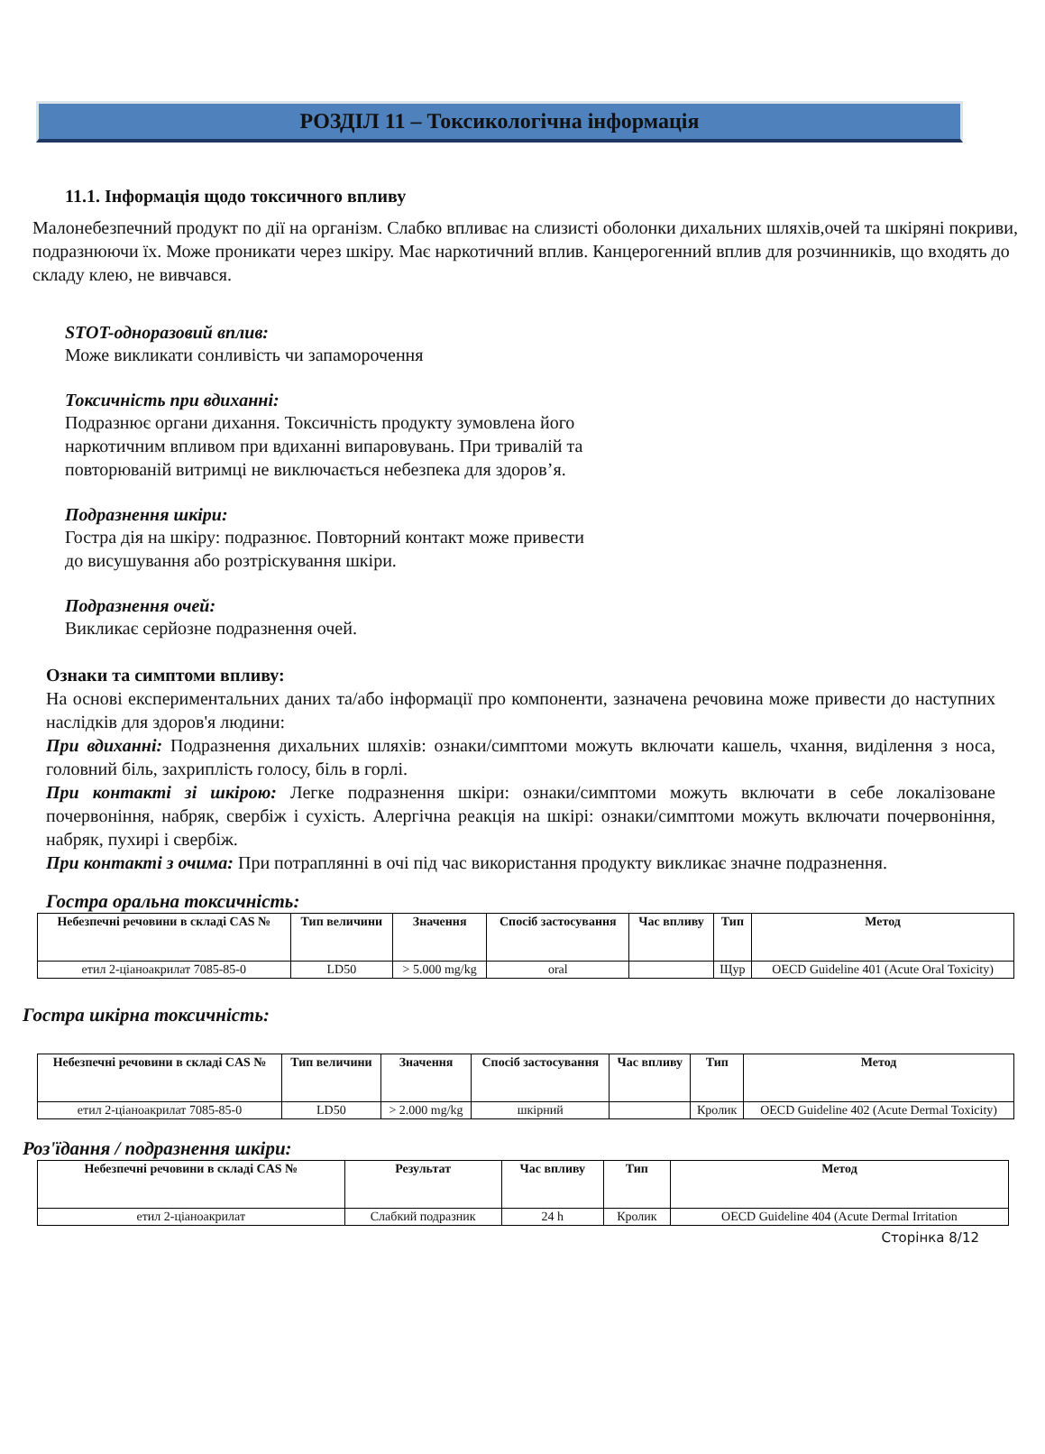РОЗДІЛ 11 – Токсикологічна інформація
11.1. Інформація щодо токсичного впливу
Малонебезпечний продукт по дії на організм. Слабко впливає на слизисті оболонки дихальних шляхів,очей та шкіряні покриви, подразнюючи їх. Може проникати через шкіру. Має наркотичний вплив. Канцерогенний вплив для розчинників, що входять до складу клею, не вивчався.
STOT-одноразовий вплив:
Може викликати сонливість чи запаморочення
Токсичність при вдиханні:
Подразнює органи дихання. Токсичність продукту зумовлена його наркотичним впливом при вдиханні випаровувань. При тривалій та повторюваній витримці не виключається небезпека для здоров’я.
Подразнення шкіри:
Гостра дія на шкіру: подразнює. Повторний контакт може привести до висушування або розтріскування шкіри.
Подразнення очей:
Викликає серйозне подразнення очей.
Ознаки та симптоми впливу:
На основі експериментальних даних та/або інформації про компоненти, зазначена речовина може привести до наступних наслідків для здоров'я людини:
При вдиханні: Подразнення дихальних шляхів: ознаки/симптоми можуть включати кашель, чхання, виділення з носа, головний біль, захриплість голосу, біль в горлі.
При контакті зі шкірою: Легке подразнення шкіри: ознаки/симптоми можуть включати в себе локалізоване почервоніння, набряк, свербіж і сухість. Алергічна реакція на шкірі: ознаки/симптоми можуть включати почервоніння, набряк, пухирі і свербіж.
При контакті з очима: При потраплянні в очі під час використання продукту викликає значне подразнення.
Гостра оральна токсичність:
| Небезпечні речовини в складі CAS № | Тип величини | Значення | Спосіб застосування | Час впливу | Тип | Метод |
| --- | --- | --- | --- | --- | --- | --- |
| етил 2-ціаноакрилат 7085-85-0 | LD50 | > 5.000 mg/kg | oral | | Щур | OECD Guideline 401 (Acute Oral Toxicity) |
Гостра шкірна токсичність:
| Небезпечні речовини в складі CAS № | Тип величини | Значення | Спосіб застосування | Час впливу | Тип | Метод |
| --- | --- | --- | --- | --- | --- | --- |
| етил 2-ціаноакрилат 7085-85-0 | LD50 | > 2.000 mg/kg | шкірний | | Кролик | OECD Guideline 402 (Acute Dermal Toxicity) |
Роз'їдання / подразнення шкіри:
| Небезпечні речовини в складі CAS № | Результат | Час впливу | Тип | Метод |
| --- | --- | --- | --- | --- |
| етил 2-ціаноакрилат | Слабкий подразник | 24 h | Кролик | OECD Guideline 404 (Acute Dermal Irritation |
Сторінка 8/12